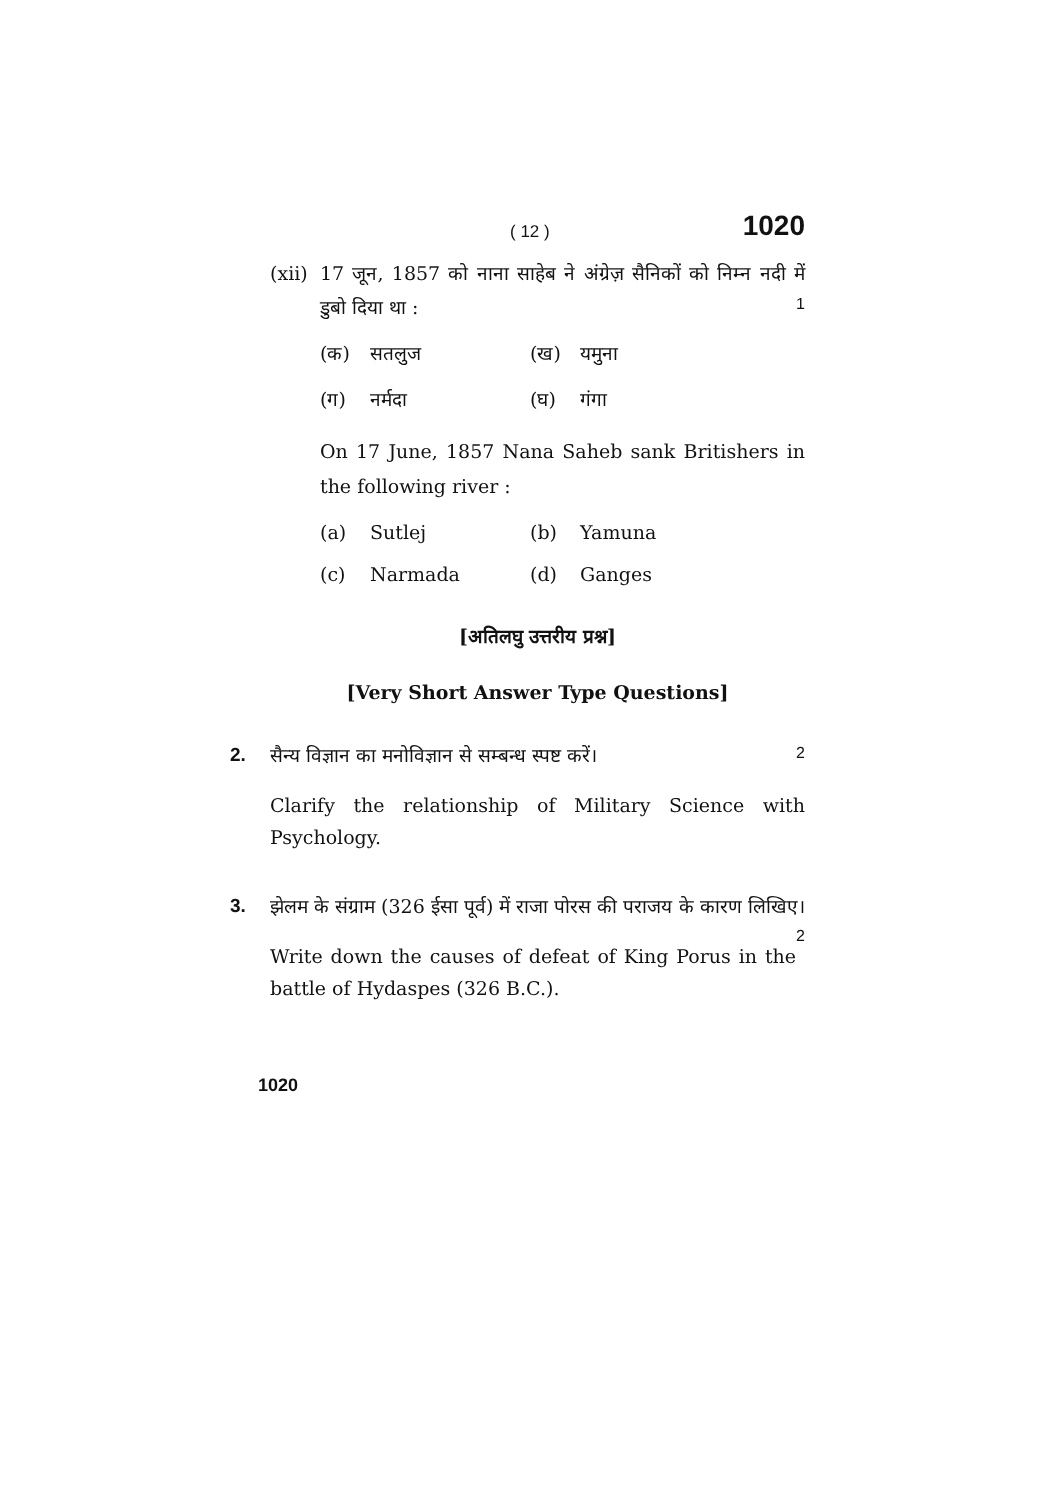( 12 ) 1020
(xii) 17 जून, 1857 को नाना साहेब ने अंग्रेज़ सैनिकों को निम्न नदी में डुबो दिया था : 1
(क) सतलुज (ख) यमुना (ग) नर्मदा (घ) गंगा
On 17 June, 1857 Nana Saheb sank Britishers in the following river :
(a) Sutlej (b) Yamuna (c) Narmada (d) Ganges
[अतिलघु उत्तरीय प्रश्न]
[Very Short Answer Type Questions]
2. सैन्य विज्ञान का मनोविज्ञान से सम्बन्ध स्पष्ट करें। 2
Clarify the relationship of Military Science with Psychology.
3. झेलम के संग्राम (326 ईसा पूर्व) में राजा पोरस की पराजय के कारण लिखिए। 2
Write down the causes of defeat of King Porus in the battle of Hydaspes (326 B.C.).
1020